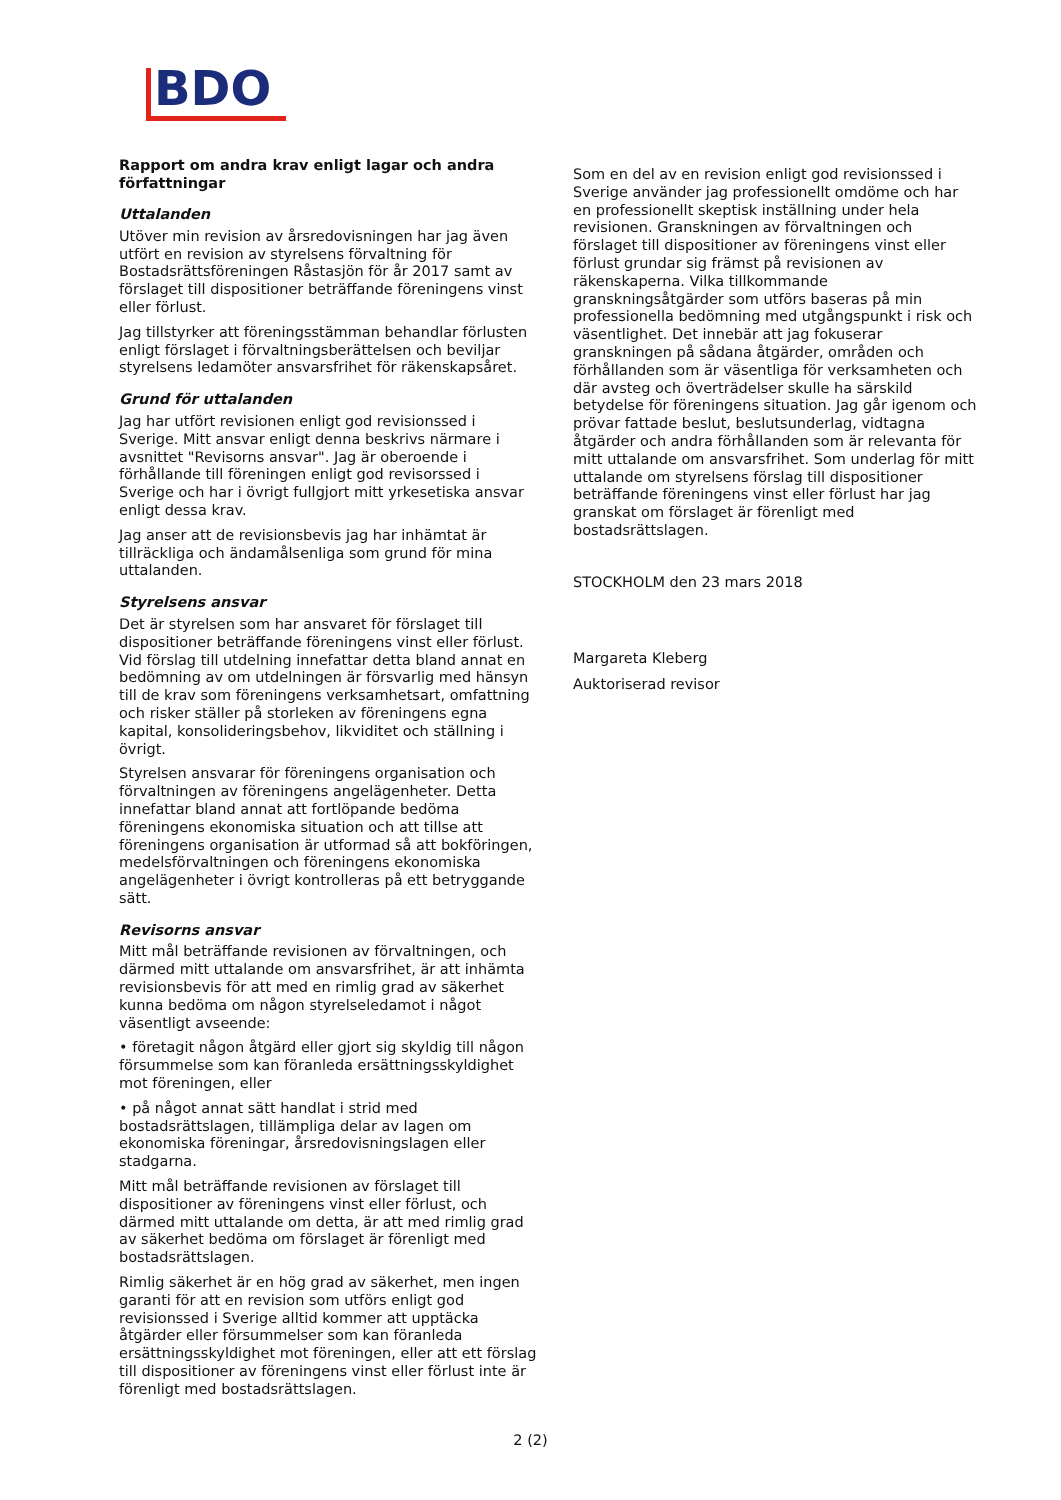BDO
Rapport om andra krav enligt lagar och andra författningar
Uttalanden
Utöver min revision av årsredovisningen har jag även utfört en revision av styrelsens förvaltning för Bostadsrättsföreningen Råstasjön för år 2017 samt av förslaget till dispositioner beträffande föreningens vinst eller förlust.
Jag tillstyrker att föreningsstämman behandlar förlusten enligt förslaget i förvaltningsberättelsen och beviljar styrelsens ledamöter ansvarsfrihet för räkenskapsåret.
Grund för uttalanden
Jag har utfört revisionen enligt god revisionssed i Sverige. Mitt ansvar enligt denna beskrivs närmare i avsnittet "Revisorns ansvar". Jag är oberoende i förhållande till föreningen enligt god revisorssed i Sverige och har i övrigt fullgjort mitt yrkesetiska ansvar enligt dessa krav.
Jag anser att de revisionsbevis jag har inhämtat är tillräckliga och ändamålsenliga som grund för mina uttalanden.
Styrelsens ansvar
Det är styrelsen som har ansvaret för förslaget till dispositioner beträffande föreningens vinst eller förlust. Vid förslag till utdelning innefattar detta bland annat en bedömning av om utdelningen är försvarlig med hänsyn till de krav som föreningens verksamhetsart, omfattning och risker ställer på storleken av föreningens egna kapital, konsolideringsbehov, likviditet och ställning i övrigt.
Styrelsen ansvarar för föreningens organisation och förvaltningen av föreningens angelägenheter. Detta innefattar bland annat att fortlöpande bedöma föreningens ekonomiska situation och att tillse att föreningens organisation är utformad så att bokföringen, medelsförvaltningen och föreningens ekonomiska angelägenheter i övrigt kontrolleras på ett betryggande sätt.
Revisorns ansvar
Mitt mål beträffande revisionen av förvaltningen, och därmed mitt uttalande om ansvarsfrihet, är att inhämta revisionsbevis för att med en rimlig grad av säkerhet kunna bedöma om någon styrelseledamot i något väsentligt avseende:
• företagit någon åtgärd eller gjort sig skyldig till någon försummelse som kan föranleda ersättningsskyldighet mot föreningen, eller
• på något annat sätt handlat i strid med bostadsrättslagen, tillämpliga delar av lagen om ekonomiska föreningar, årsredovisningslagen eller stadgarna.
Mitt mål beträffande revisionen av förslaget till dispositioner av föreningens vinst eller förlust, och därmed mitt uttalande om detta, är att med rimlig grad av säkerhet bedöma om förslaget är förenligt med bostadsrättslagen.
Rimlig säkerhet är en hög grad av säkerhet, men ingen garanti för att en revision som utförs enligt god revisionssed i Sverige alltid kommer att upptäcka åtgärder eller försummelser som kan föranleda ersättningsskyldighet mot föreningen, eller att ett förslag till dispositioner av föreningens vinst eller förlust inte är förenligt med bostadsrättslagen.
Som en del av en revision enligt god revisionssed i Sverige använder jag professionellt omdöme och har en professionellt skeptisk inställning under hela revisionen. Granskningen av förvaltningen och förslaget till dispositioner av föreningens vinst eller förlust grundar sig främst på revisionen av räkenskaperna. Vilka tillkommande granskningsåtgärder som utförs baseras på min professionella bedömning med utgångspunkt i risk och väsentlighet. Det innebär att jag fokuserar granskningen på sådana åtgärder, områden och förhållanden som är väsentliga för verksamheten och där avsteg och överträdelser skulle ha särskild betydelse för föreningens situation. Jag går igenom och prövar fattade beslut, beslutsunderlag, vidtagna åtgärder och andra förhållanden som är relevanta för mitt uttalande om ansvarsfrihet. Som underlag för mitt uttalande om styrelsens förslag till dispositioner beträffande föreningens vinst eller förlust har jag granskat om förslaget är förenligt med bostadsrättslagen.
STOCKHOLM den 23 mars 2018
Margareta Kleberg
Auktoriserad revisor
2 (2)